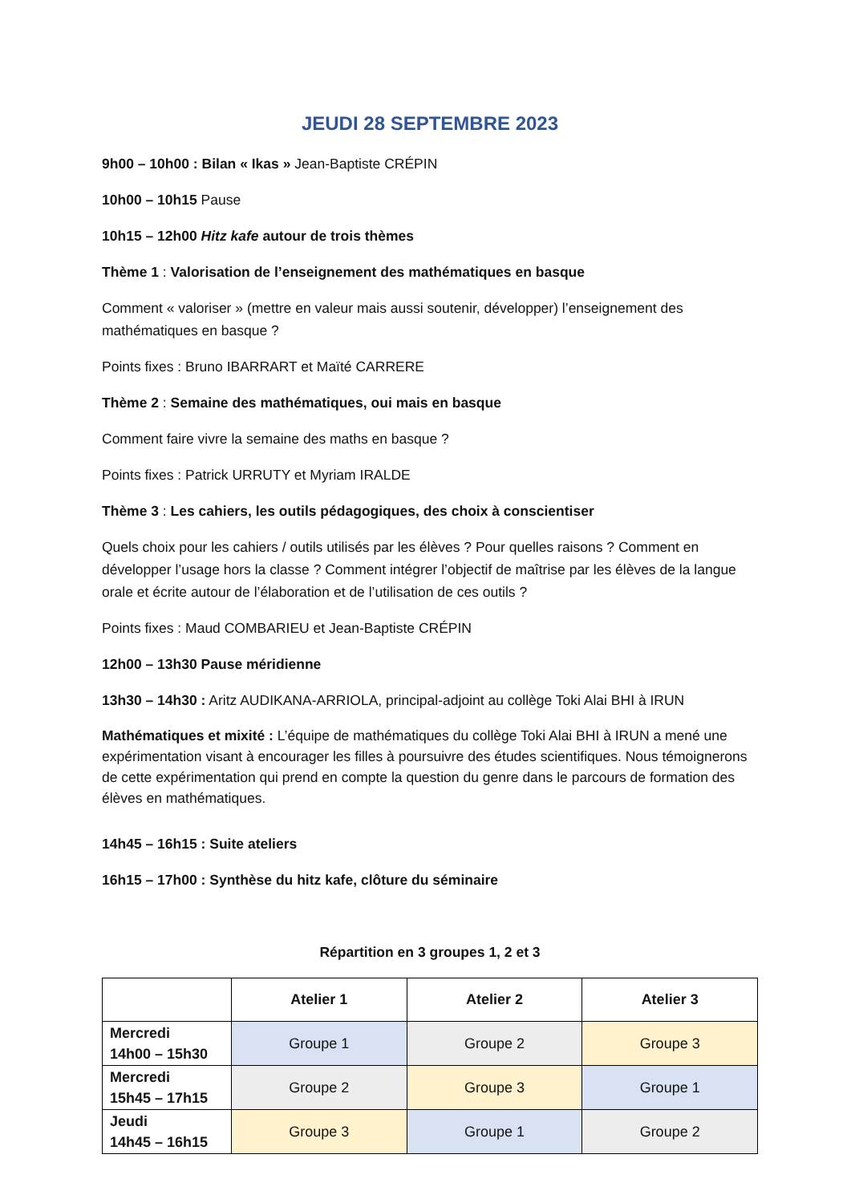JEUDI 28 SEPTEMBRE 2023
9h00 – 10h00 : Bilan « Ikas » Jean-Baptiste CRÉPIN
10h00 – 10h15 Pause
10h15 – 12h00 Hitz kafe autour de trois thèmes
Thème 1 : Valorisation de l’enseignement des mathématiques en basque
Comment « valoriser » (mettre en valeur mais aussi soutenir, développer) l’enseignement des mathématiques en basque ?
Points fixes : Bruno IBARRART et Maïté CARRERE
Thème 2 : Semaine des mathématiques, oui mais en basque
Comment faire vivre la semaine des maths en basque ?
Points fixes : Patrick URRUTY et Myriam IRALDE
Thème 3 : Les cahiers, les outils pédagogiques, des choix à conscientiser
Quels choix pour les cahiers / outils utilisés par les élèves ? Pour quelles raisons ? Comment en développer l’usage hors la classe ? Comment intégrer l’objectif de maîtrise par les élèves de la langue orale et écrite autour de l’élaboration et de l’utilisation de ces outils ?
Points fixes : Maud COMBARIEU et Jean-Baptiste CRÉPIN
12h00 – 13h30 Pause méridienne
13h30 – 14h30 : Aritz AUDIKANA-ARRIOLA, principal-adjoint au collège Toki Alai BHI à IRUN
Mathématiques et mixité : L’équipe de mathématiques du collège Toki Alai BHI à IRUN a mené une expérimentation visant à encourager les filles à poursuivre des études scientifiques. Nous témoignerons de cette expérimentation qui prend en compte la question du genre dans le parcours de formation des élèves en mathématiques.
14h45 – 16h15 : Suite ateliers
16h15 – 17h00 : Synthèse du hitz kafe, clôture du séminaire
Répartition en 3 groupes 1, 2 et 3
| | Atelier 1 | Atelier 2 | Atelier 3 |
| --- | --- | --- | --- |
| Mercredi 14h00 – 15h30 | Groupe 1 | Groupe 2 | Groupe 3 |
| Mercredi 15h45 – 17h15 | Groupe 2 | Groupe 3 | Groupe 1 |
| Jeudi 14h45 – 16h15 | Groupe 3 | Groupe 1 | Groupe 2 |